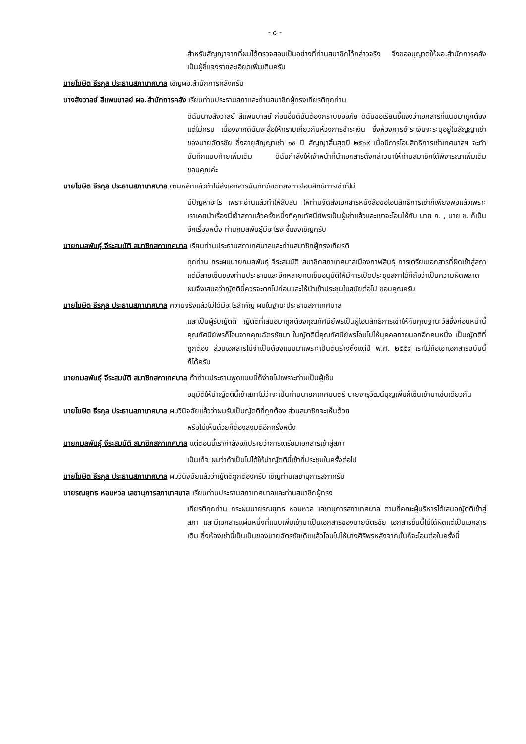- ๘ -
สำหรับสัญญาจากที่ผมได้ตรวจสอบเป็นอย่างที่ท่านสมาชิกได้กล่าวจริง จึงขออนุญาตให้ผอ.สำนักการคลังเป็นผู้ชี้แจงรายละเอียดเพิ่มเติมครับ
นายโฆษิต ธีรกุล ประธานสภาเทศบาล เชิญผอ.สำนักการคลังครับ
นางสังวาลย์ สีแพนบาลย์ ผอ.สำนักการคลัง เรียนท่านประธานสภาและท่านสมาชิกผู้ทรงเกียรติทุกท่าน
ดิฉันนางสังวาลย์ สีแพนบาลย์ ก่อนอื่นดิฉันต้องกราบขออภัย ดิฉันขอเรียนชี้แจงว่าเอกสารที่แนบมาถูกต้องแต่ไม่ครบ เนื่องจากดิฉันจะสื่อให้ทราบเกี่ยวกับห้วงการชำระเงิน ซึ่งห้วงการชำระเงินจะระบุอยู่ในสัญญาเช่าของนายฉัตรชัย ซึ่งอายุสัญญาเช่า ๑๕ ปี สัญญาสิ้นสุดปี ๒๕๖๙ เมื่อมีการโอนสิทธิการเช่าเทศบาลฯ จะทำบันทึกแนบท้ายเพิ่มเติม ดิฉันกำลังให้เจ้าหน้าที่นำเอกสารดังกล่าวมาให้ท่านสมาชิกได้พิจารณาเพิ่มเติม ขอบคุณค่ะ
นายโฆษิต ธีรกุล ประธานสภาเทศบาล ตามหลักแล้วถ้าไม่ส่งเอกสารบันทึกข้อตกลงการโอนสิทธิการเช่าก็ไม่
มีปัญหาอะไร เพราะอ่านแล้วทำให้สับสน ให้ท่านจัดส่งเอกสารหนังสือขอโอนสิทธิการเช่าก็เพียงพอแล้วเพราะเราเคยนำเรื่องนี้เข้าสภาแล้วครั้งหนึ่งที่คุณทัศนีย์พรเป็นผู้เช่าแล้วและเขาจะโอนให้กับ นาย ก. , นาย ข. ก็เป็นอีกเรื่องหนึ่ง ท่านกมลพันธุ์มีอะไรจะชี้แจงเชิญครับ
นายกมลพันธุ์ จีระสมบัติ สมาชิกสภาเทศบาล เรียนท่านประธานสภาเทศบาลและท่านสมาชิกผู้ทรงเกียรติ
ทุกท่าน กระผมนายกมลพันธุ์ จีระสมบัติ สมาชิกสภาเทศบาลเมืองกาฬสินธุ์ การเตรียมเอกสารที่ผิดเข้าสู่สภาแต่มีลายเซ็นของท่านประธานและอีกหลายคนเซ็นอนุมัติให้มีการเปิดประชุมสภาได้ก็ถือว่าเป็นความผิดพลาดผมจึงเสนอว่าญัตตินี้ควรจะตกไปก่อนและให้นำเข้าประชุมในสมัยต่อไป ขอบคุณครับ
นายโฆษิต ธีรกุล ประธานสภาเทศบาล ความจริงแล้วไม่ได้มีอะไรสำคัญ ผมในฐานะประธานสภาเทศบาล
และเป็นผู้รับญัตติ ญัตติที่เสนอมาถูกต้องคุณทัศนีย์พรเป็นผู้โอนสิทธิการเช่าให้กับคุณฐานะวัสซึ่งก่อนหน้านี้คุณทัศนีย์พรก็โอนจากคุณฉัตรชัยมา ในญัตตินี้คุณทัศนีย์พรโอนไปให้บุคคลภายนอกอีกคนหนึ่ง เป็นญัตติที่ถูกต้อง ส่วนเอกสารไม่จำเป็นต้องแนบมาเพราะเป็นต้นร่างตั้งแต่ปี พ.ศ. ๒๕๕๙ เราไม่ถือเอาเอกสารฉบับนี้ก็ได้ครับ
นายกมลพันธุ์ จีระสมบัติ สมาชิกสภาเทศบาล ถ้าท่านประธานพูดแบบนี้ก็ง่ายไปเพราะท่านเป็นผู้เซ็น
อนุมัติให้นำญัตตินี้เข้าสภาไม่ว่าจะเป็นท่านนายกเทศมนตรี นายจารุวัฒน์บุญเพิ่มก็เซ็นเข้ามาเช่นเดียวกัน
นายโฆษิต ธีรกุล ประธานสภาเทศบาล ผมวินิจฉัยแล้วว่าผมรับเป็นญัตติที่ถูกต้อง ส่วนสมาชิกจะเห็นด้วย
หรือไม่เห็นด้วยก็ต้องลงมติอีกครั้งหนึ่ง
นายกมลพันธุ์ จีระสมบัติ สมาชิกสภาเทศบาล แต่ตอนนี้เรากำลังอภิปรายว่าการเตรียมเอกสารเข้าสู่สภา
เป็นเท็จ ผมว่าถ้าเป็นไปได้ให้นำญัตตินี้เข้าที่ประชุมในครั้งต่อไป
นายโฆษิต ธีรกุล ประธานสภาเทศบาล ผมวินิจฉัยแล้วว่าญัตติถูกต้องครับ เชิญท่านเลขานุการสภาครับ
นายรณยุทธ หอมหวล เลขานุการสภาเทศบาล เรียนท่านประธานสภาเทศบาลและท่านสมาชิกผู้ทรง
เกียรติทุกท่าน กระผมนายรณยุทธ หอมหวล เลขานุการสภาเทศบาล ตามที่คณะผู้บริหารได้เสนอญัตติเข้าสู่สภา และมีเอกสารแผ่นหนึ่งที่แนบเพิ่มเข้ามาเป็นเอกสารของนายฉัตรชัย เอกสารชิ้นนี้ไม่ได้ผิดแต่เป็นเอกสารเดิม ซึ่งห้องเช่านี้เป็นเป็นของนายฉัตรชัยเดิมแล้วโอนไปให้นางศิริพรหลังจากนั้นก็จะโอนต่อในครั้งนี้